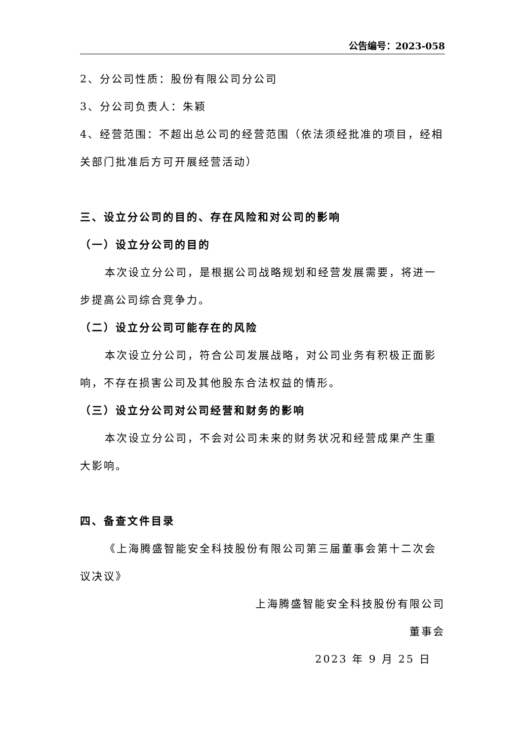公告编号：2023-058
2、分公司性质：股份有限公司分公司
3、分公司负责人：朱颖
4、经营范围：不超出总公司的经营范围（依法须经批准的项目，经相关部门批准后方可开展经营活动）
三、设立分公司的目的、存在风险和对公司的影响
（一）设立分公司的目的
本次设立分公司，是根据公司战略规划和经营发展需要，将进一步提高公司综合竞争力。
（二）设立分公司可能存在的风险
本次设立分公司，符合公司发展战略，对公司业务有积极正面影响，不存在损害公司及其他股东合法权益的情形。
（三）设立分公司对公司经营和财务的影响
本次设立分公司，不会对公司未来的财务状况和经营成果产生重大影响。
四、备查文件目录
《上海腾盛智能安全科技股份有限公司第三届董事会第十二次会议决议》
上海腾盛智能安全科技股份有限公司
董事会
2023 年 9 月 25 日